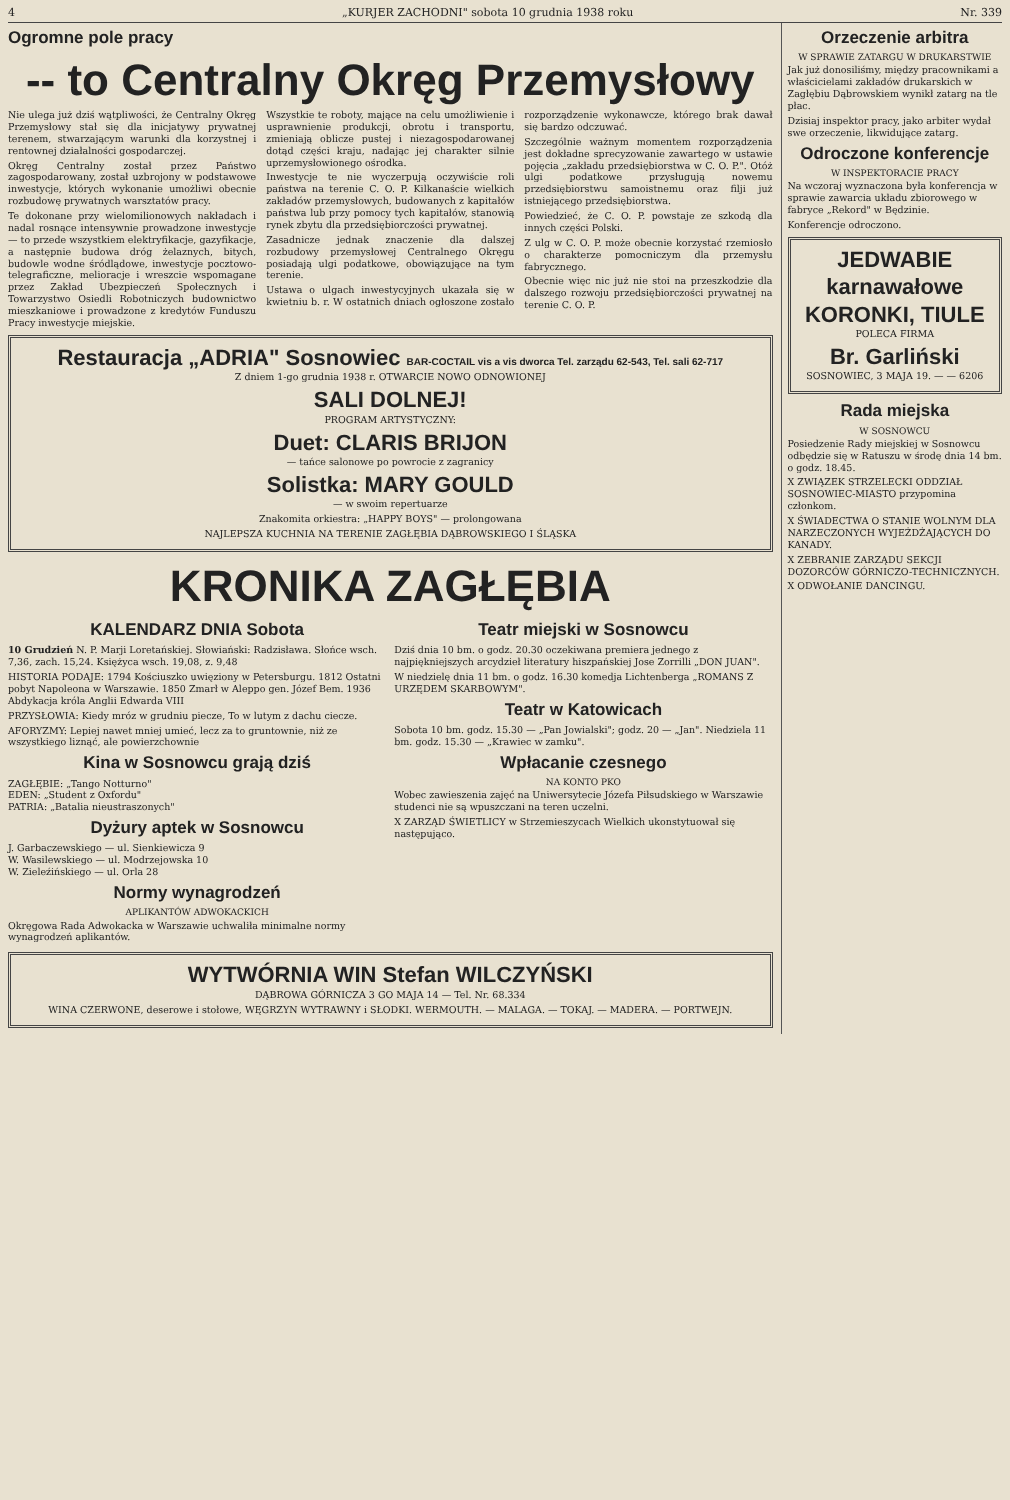4 „KURJER ZACHODNI" sobota 10 grudnia 1938 roku Nr. 339
Ogromne pole pracy
-- to Centralny Okręg Przemysłowy
Nie ulega już dziś wątpliwości, że Centralny Okręg Przemysłowy stał się dla inicjatywy prywatnej terenem, stwarzającym warunki dla korzystnej i rentownej działalności gospodarczej.
Okręg Centralny został przez Państwo zagospodarowany, został uzbrojony w podstawowe inwestycje, których wykonanie umożliwi obecnie rozbudowę prywatnych warsztatów pracy.
Te dokonane przy wielomilionowych nakładach i nadal rosnące intensywnie prowadzone inwestycje — to przede wszystkiem elektryfikacje, gazyfikacje, a następnie budowa dróg żelaznych, bitych, budowle wodne śródlądowe, inwestycje pocztowo-telegraficzne, melioracje i wreszcie wspomagane przez Zakład Ubezpieczeń Społecznych i Towarzystwo Osiedli Robotniczych budownictwo mieszkaniowe i prowadzone z kredytów Funduszu Pracy inwestycje miejskie.
Wszystkie te roboty, mające na celu umożliwienie i usprawnienie produkcji, obrotu i transportu, zmieniają oblicze pustej i niezagospodarowanej dotąd części kraju, nadając jej charakter silnie uprzemysłowionego ośrodka.
Inwestycje te nie wyczerpują oczywiście roli państwa na terenie C. O. P. Kilkanaście wielkich zakładów przemysłowych, budowanych z kapitałów państwa lub przy pomocy tych kapitałów, stanowią rynek zbytu dla przedsiębiorczości prywatnej.
Zasadnicze jednak znaczenie dla dalszej rozbudowy przemysłowej Centralnego Okręgu posiadają ulgi podatkowe, obowiązujące na tym terenie.
Ustawa o ulgach inwestycyjnych ukazała się w kwietniu b. r. W ostatnich dniach ogłoszone zostało rozporządzenie wykonawcze, którego brak dawał się bardzo odczuwać.
Szczególnie ważnym momentem rozporządzenia jest dokładne sprecyzowanie zawartego w ustawie pojęcia „zakładu przedsiębiorstwa w C. O. P.". Otóż ulgi podatkowe przysługują nowemu przedsiębiorstwu samoistnemu oraz filji już istniejącego przedsiębiorstwa.
Powiedzieć, że C. O. P. powstaje ze szkodą dla innych części Polski.
Z ulg w C. O. P. może obecnie korzystać rzemiosło o charakterze pomocniczym dla przemysłu fabrycznego.
Obecnie więc nic już nie stoi na przeszkodzie dla dalszego rozwoju przedsiębiorczości prywatnej na terenie C. O. P.
Restauracja „ADRIA" Sosnowiec BAR-COCTAIL vis a vis dworca Tel. zarządu 62-543, Tel. sali 62-717
Z dniem 1-go grudnia 1938 r. OTWARCIE NOWO ODNOWIONEJ
SALI DOLNEJ!
PROGRAM ARTYSTYCZNY:
Duet: CLARIS BRIJON
— tańce salonowe po powrocie z zagranicy
Solistka: MARY GOULD
— w swoim repertuarze
Znakomita orkiestra: „HAPPY BOYS" — prolongowana
NAJLEPSZA KUCHNIA NA TERENIE ZAGŁĘBIA DĄBROWSKIEGO I ŚLĄSKA
KRONIKA ZAGŁĘBIA
KALENDARZ DNIA Sobota
10 Grudzień N. P. Marji Loretańskiej. Słowiański: Radzisława. Słońce wsch. 7,36, zach. 15,24. Księżyca wsch. 19,08, z. 9,48
HISTORIA PODAJE: 1794 Kościuszko uwięziony w Petersburgu. 1812 Ostatni pobyt Napoleona w Warszawie. 1850 Zmarł w Aleppo gen. Józef Bem. 1936 Abdykacja króla Anglii Edwarda VIII
PRZYSŁOWIA: Kiedy mróz w grudniu piecze, To w lutym z dachu ciecze.
AFORYZMY: Lepiej nawet mniej umieć, lecz za to gruntownie, niż ze wszystkiego liznąć, ale powierzchownie
Kina w Sosnowcu grają dziś
ZAGŁĘBIE: „Tango Notturno"
EDEN: „Student z Oxfordu"
PATRIA: „Batalia nieustraszonych"
Dyżury aptek w Sosnowcu
J. Garbaczewskiego — ul. Sienkiewicza 9
W. Wasilewskiego — ul. Modrzejowska 10
W. Zieleźińskiego — ul. Orla 28
Normy wynagrodzeń
APLIKANTÓW ADWOKACKICH
Okręgowa Rada Adwokacka w Warszawie uchwaliła minimalne normy wynagrodzeń aplikantów.
Teatr miejski w Sosnowcu
Dziś dnia 10 bm. o godz. 20.30 oczekiwana premiera jednego z najpiękniejszych arcydzieł literatury hiszpańskiej Jose Zorrilli „DON JUAN".
W niedzielę dnia 11 bm. o godz. 16.30 komedja Lichtenberga „ROMANS Z URZĘDEM SKARBOWYM".
Teatr w Katowicach
Sobota 10 bm. godz. 15.30 — „Pan Jowialski"; godz. 20 — „Jan". Niedziela 11 bm. godz. 15.30 — „Krawiec w zamku".
Wpłacanie czesnego
NA KONTO PKO
Wobec zawieszenia zajęć na Uniwersytecie Józefa Piłsudskiego w Warszawie studenci nie są wpuszczani na teren uczelni.
X ZARZĄD ŚWIETLICY w Strzemieszycach Wielkich ukonstytuował się następująco.
WYTWÓRNIA WIN Stefan WILCZYŃSKI
DĄBROWA GÓRNICZA 3 GO MAJA 14 — Tel. Nr. 68.334
WINA CZERWONE, deserowe i stołowe, WĘGRZYN WYTRAWNY i SŁODKI. WERMOUTH. — MALAGA. — TOKAJ. — MADERA. — PORTWEJN.
Orzeczenie arbitra
W SPRAWIE ZATARGU W DRUKARSTWIE
Jak już donosiliśmy, między pracownikami a właścicielami zakładów drukarskich w Zagłębiu Dąbrowskiem wynikł zatarg na tle płac.
Dzisiaj inspektor pracy, jako arbiter wydał swe orzeczenie, likwidujące zatarg.
Odroczone konferencje
W INSPEKTORACIE PRACY
Na wczoraj wyznaczona była konferencja w sprawie zawarcia układu zbiorowego w fabryce „Rekord" w Będzinie.
Konferencje odroczono.
JEDWABIE karnawałowe KORONKI, TIULE
POLECA FIRMA
Br. Garliński
SOSNOWIEC, 3 MAJA 19. — — 6206
Rada miejska
W SOSNOWCU
Posiedzenie Rady miejskiej w Sosnowcu odbędzie się w Ratuszu w środę dnia 14 bm. o godz. 18.45.
X ZWIĄZEK STRZELECKI ODDZIAŁ SOSNOWIEC-MIASTO przypomina członkom.
X ŚWIADECTWA O STANIE WOLNYM DLA NARZECZONYCH WYJEŻDŻAJĄCYCH DO KANADY.
X ZEBRANIE ZARZĄDU SEKCJI DOZORCÓW GÓRNICZO-TECHNICZNYCH.
X ODWOŁANIE DANCINGU.